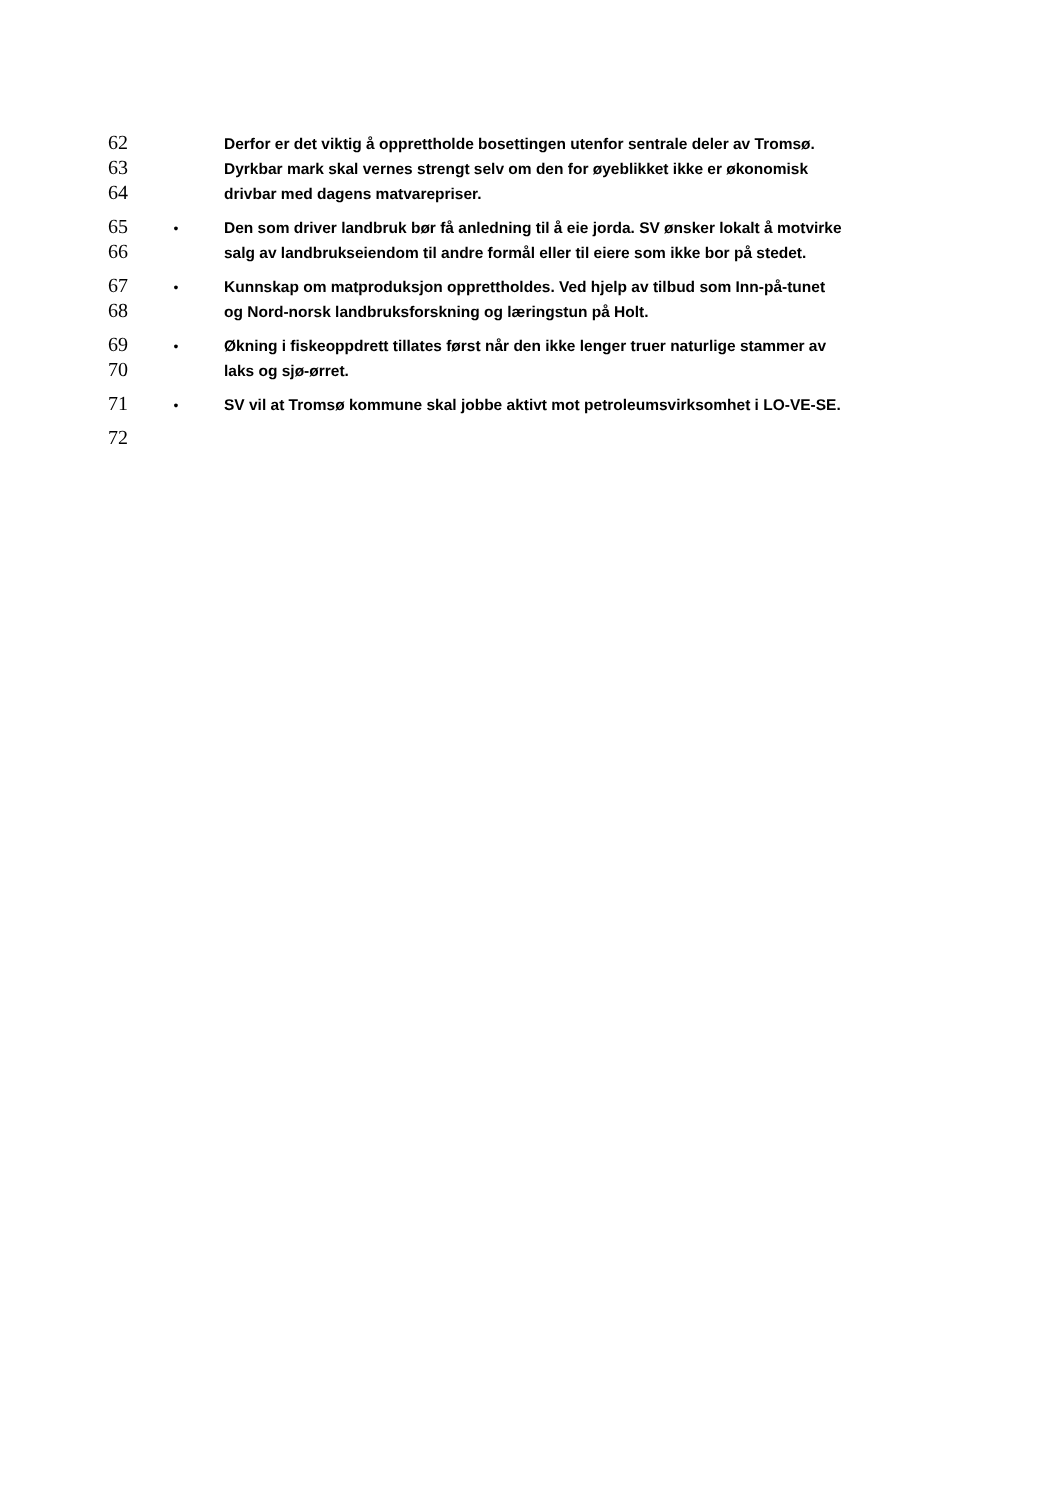62
Derfor er det viktig å opprettholde bosettingen utenfor sentrale deler av Tromsø.
63
Dyrkbar mark skal vernes strengt selv om den for øyeblikket ikke er økonomisk
64
drivbar med dagens matvarepriser.
65
• Den som driver landbruk bør få anledning til å eie jorda. SV ønsker lokalt å motvirke
66
salg av landbrukseiendom til andre formål eller til eiere som ikke bor på stedet.
67
• Kunnskap om matproduksjon opprettholdes. Ved hjelp av tilbud som Inn-på-tunet
68
og Nord-norsk landbruksforskning og læringstun på Holt.
69
• Økning i fiskeoppdrett tillates først når den ikke lenger truer naturlige stammer av
70
laks og sjø-ørret.
71
• SV vil at Tromsø kommune skal jobbe aktivt mot petroleumsvirksomhet i LO-VE-SE.
72